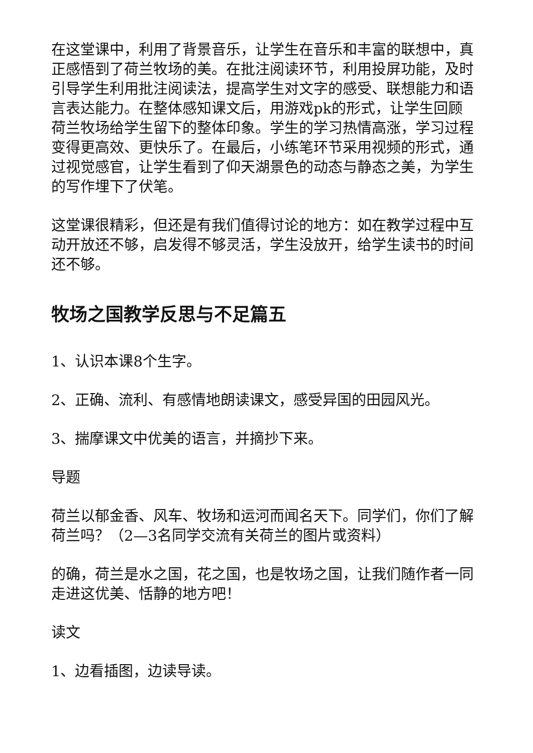在这堂课中，利用了背景音乐，让学生在音乐和丰富的联想中，真正感悟到了荷兰牧场的美。在批注阅读环节，利用投屏功能，及时引导学生利用批注阅读法，提高学生对文字的感受、联想能力和语言表达能力。在整体感知课文后，用游戏pk的形式，让学生回顾荷兰牧场给学生留下的整体印象。学生的学习热情高涨，学习过程变得更高效、更快乐了。在最后，小练笔环节采用视频的形式，通过视觉感官，让学生看到了仰天湖景色的动态与静态之美，为学生的写作埋下了伏笔。
这堂课很精彩，但还是有我们值得讨论的地方：如在教学过程中互动开放还不够，启发得不够灵活，学生没放开，给学生读书的时间还不够。
牧场之国教学反思与不足篇五
1、认识本课8个生字。
2、正确、流利、有感情地朗读课文，感受异国的田园风光。
3、揣摩课文中优美的语言，并摘抄下来。
导题
荷兰以郁金香、风车、牧场和运河而闻名天下。同学们，你们了解荷兰吗？（2—3名同学交流有关荷兰的图片或资料）
的确，荷兰是水之国，花之国，也是牧场之国，让我们随作者一同走进这优美、恬静的地方吧！
读文
1、边看插图，边读导读。